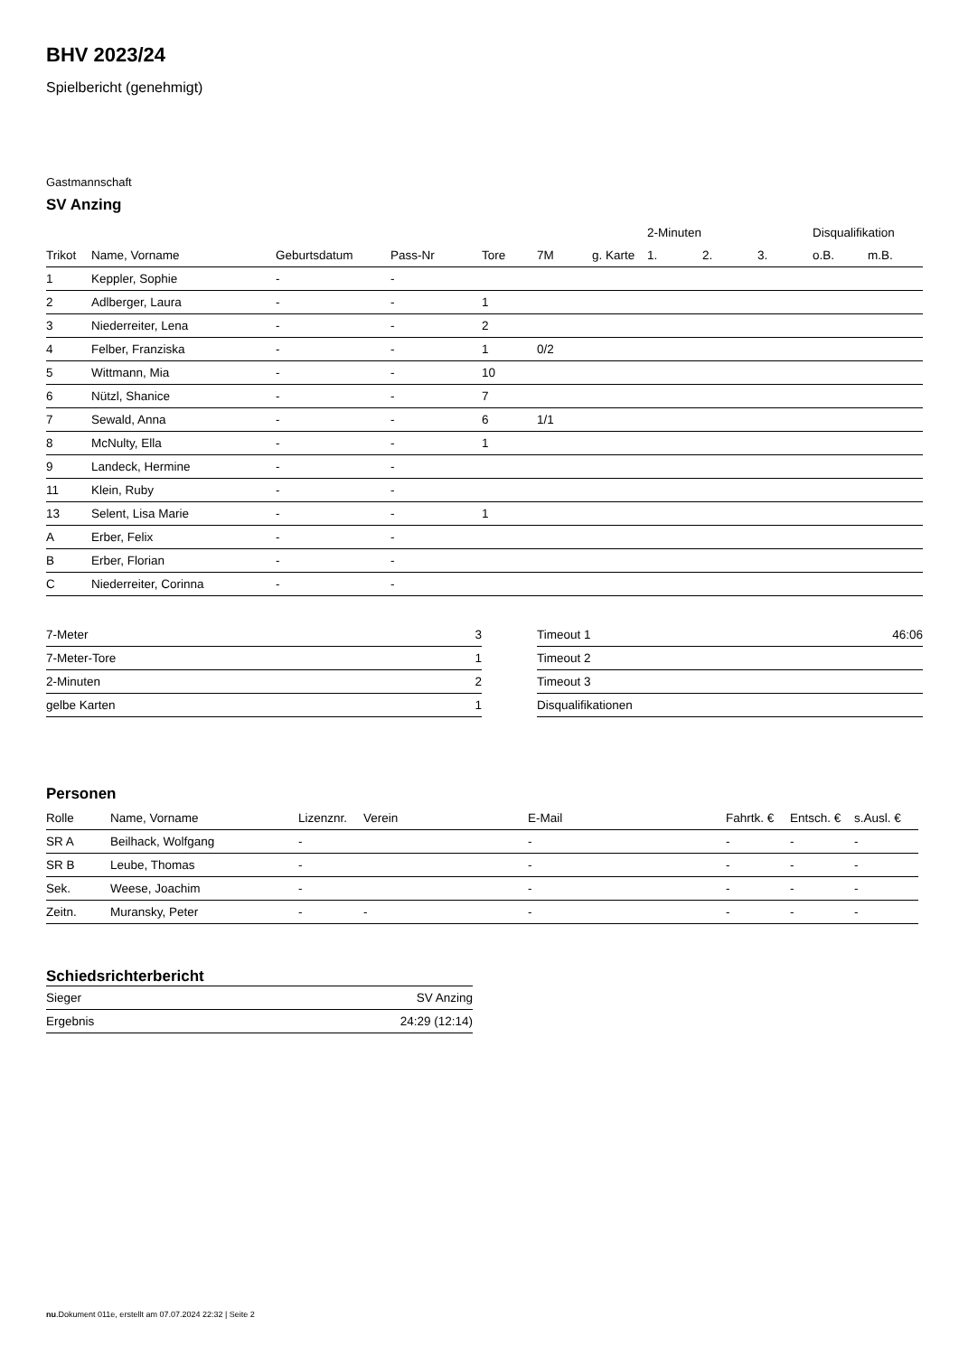BHV 2023/24
Spielbericht (genehmigt)
Gastmannschaft
SV Anzing
| | | | | | | | 2-Minuten | | | Disqualifikation | |
| Trikot | Name, Vorname | Geburtsdatum | Pass-Nr | Tore | 7M | g. Karte | 1. | 2. | 3. | o.B. | m.B. |
| 1 | Keppler, Sophie | - | - | | | | | | | | |
| 2 | Adlberger, Laura | - | - | 1 | | | | | | | |
| 3 | Niederreiter, Lena | - | - | 2 | | | | | | | |
| 4 | Felber, Franziska | - | - | 1 | 0/2 | | | | | | |
| 5 | Wittmann, Mia | - | - | 10 | | | | | | | |
| 6 | Nützl, Shanice | - | - | 7 | | | | | | | |
| 7 | Sewald, Anna | - | - | 6 | 1/1 | | | | | | |
| 8 | McNulty, Ella | - | - | 1 | | | | | | | |
| 9 | Landeck, Hermine | - | - | | | | | | | | |
| 11 | Klein, Ruby | - | - | | | | | | | | |
| 13 | Selent, Lisa Marie | - | - | 1 | | | | | | | |
| A | Erber, Felix | - | - | | | | | | | | |
| B | Erber, Florian | - | - | | | | | | | | |
| C | Niederreiter, Corinna | - | - | | | | | | | | |
| 7-Meter | 3 |
| 7-Meter-Tore | 1 |
| 2-Minuten | 2 |
| gelbe Karten | 1 |
| Timeout 1 | 46:06 |
| Timeout 2 | |
| Timeout 3 | |
| Disqualifikationen | |
Personen
| Rolle | Name, Vorname | Lizenznr. | Verein | E-Mail | Fahrtk. € | Entsch. € | s.Ausl. € |
| --- | --- | --- | --- | --- | --- | --- | --- |
| SR A | Beilhack, Wolfgang | - | | - | - | - | - |
| SR B | Leube, Thomas | - | | - | - | - | - |
| Sek. | Weese, Joachim | - | | - | - | - | - |
| Zeitn. | Muransky, Peter | - | - | - | - | - | - |
Schiedsrichterbericht
| Sieger | SV Anzing |
| Ergebnis | 24:29 (12:14) |
nu.Dokument 011e, erstellt am 07.07.2024 22:32 | Seite 2